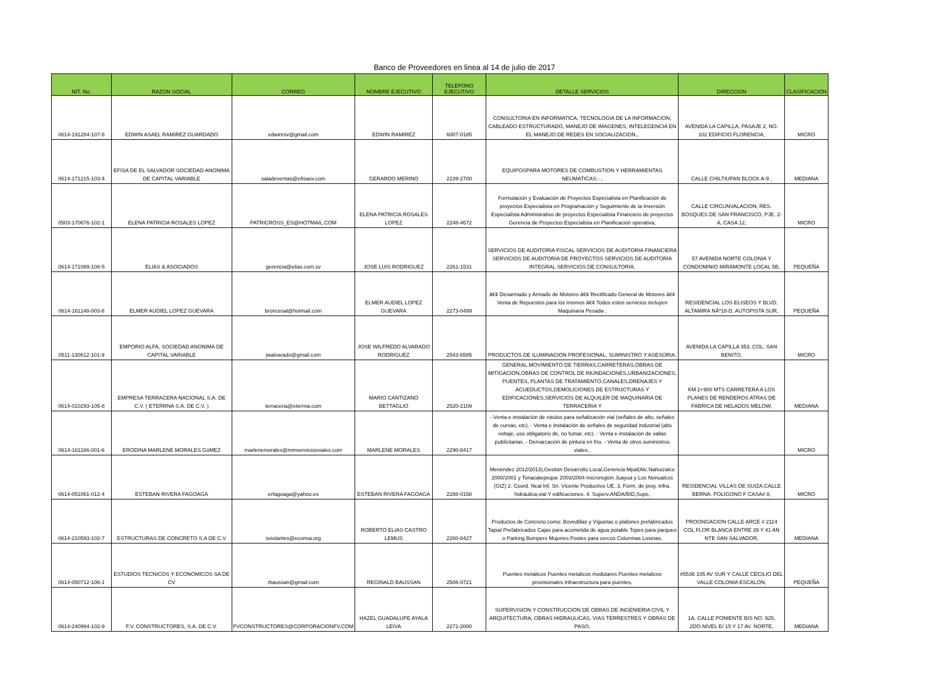Banco de Proveedores en linea al 14 de julio de 2017
| NIT. No. | RAZON SOCIAL | CORREO | NOMBRE EJECUTIVO | TELEFONO EJECUTIVO | DETALLE SERVICIOS | DIRECCION | CLASIFICACION |
| --- | --- | --- | --- | --- | --- | --- | --- |
| 0614-191284-107-8 | EDWIN ASAEL RAMIREZ GUARDADO | edwinrsv@gmail.com | EDWIN RAMIREZ | 6007-0185 | CONSULTORIA EN INFORMATICA, TECNOLOGIA DE LA INFORMACION, CABLEADO ESTRUCTURADO, MANEJO DE IMAGENES, INTELEGENCIA EN EL MANEJO DE REDES EN SOCIALIZACION., | AVENIDA LA CAPILLA, PASAJE 2, NO. 102 EDIFICIO FLORENCIA, | MICRO |
| 0614-171215-103-4 | EFISA DE EL SALVADOR SOCIEDAD ANONIMA DE CAPITAL VARIABLE | saladeventas@efisasv.com | GERARDO MERINO | 2239-2700 | EQUIPOSPARA MOTORES DE COMBUSTION Y HERRAMIENTAS NEUMATICAS.- , | CALLE CHILTIUPAN BLOCK A-9 , | MEDIANA |
| 0503-170676-102-1 | ELENA PATRICIA ROSALES LOPEZ | PATRICROSS_ES@HOTMAIL.COM | ELENA PATRICIA ROSALES LOPEZ | 2248-4672 | Formulación y Evaluación de Proyectos Especialista en Planificación de proyectos Especialista en Programación y Seguimiento de la Inversión Especialista Administrativo de proyectos Especialista Financiero de proyectos Gerencia de Proyectos Especialista en Planificación operativa, | CALLE CIRCUNVALACION, RES. BOSQUES DE SAN FRANCISCO, PJE. 2-A, CASA 12, | MICRO |
| 0614-171089-106-5 | ELIAS & ASOCIADOS | gerencia@elias.com.sv | JOSE LUIS RODRIGUEZ | 2261-1531 | SERVICIOS DE AUDITORIA FISCAL SERVICIOS DE AUDITORIA FINANCIERA SERVICIOS DE AUDITORIA DE PROYECTOS SERVICIOS DE AUDITORIA INTEGRAL SERVICIOS DE CONSULTORIA, | 57 AVENIDA NORTE COLONIA Y CONDOMINIO MIRAMONTE LOCAL 5B, | PEQUEÑA |
| 0614-161148-003-8 | ELMER AUDIEL LOPEZ GUEVARA | broncesal@hotmail.com | ELMER AUDIEL LOPEZ GUEVARA | 2273-0499 | â€¢ Desarmado y Armado de Motores â€¢ Rectificado General de Motores â€¢ Venta de Repuestos para los mismos â€¢ Todos estos servicios incluyen Maquinaria Pesada , | RESIDENCIAL LOS ELISEOS Y BLVD. ALTAMIRA NÂº18-D, AUTOPISTA SUR, | PEQUEÑA |
| 0511-130612-101-9 | EMPORIO ALFA, SOCIEDAD ANONIMA DE CAPITAL VARIABLE | jwalvarado@gmail.com | JOSE WILFREDO ALVARADO RODRIGUEZ | 2543-6585 | PRODUCTOS DE ILUMINACION PROFESIONAL, SUMINISTRO Y ASESORIA, | AVENIDA LA CAPILLA 353, COL. SAN BENITO, | MICRO |
| 0614-010293-105-8 | EMPRESA TERRACERA NACIONAL S.A. DE C.V. ( ETERRNA S.A. DE C.V. ) | terraceria@eterrna.com | MARIO CANTIZANO BETTAGLIO | 2520-2109 | GENERAL.MOVIMIENTO DE TIERRAS,CARRETERAS,OBRAS DE MITIGACION,OBRAS DE CONTROL DE INUNDACIONES,URBANIZACIONES, PUENTES, PLANTAS DE TRATAMIENTO,CANALES,DRENAJES Y ACUEDUCTOS,DEMOLICIONES DE ESTRUCTURAS Y EDIFICACIONES,SERVICIOS DE ALQUILER DE MAQUINARIA DE TERRACERIA Y | KM 2+900 MTS CARRETERA A LOS PLANES DE RENDEROS ATRAS DE FABRICA DE HELADOS MELOW, | MEDIANA |
| 0614-161166-001-6 | ERODINA MARLENE MORALES GóMEZ | marlenemorales@mmserviciosviales.com | MARLENE MORALES | 2290-8417 | - Venta e instalación de rotulos para señalización vial (señales de alto, señales de curvas, etc). - Venta e instalación de señales de seguridad industrial (alto voltaje, uso obligatorio de, no fumar, etc). - Venta e instalación de vallas publicitarias. - Demarcación de pintura en frio. - Venta de otros suministros viales., | | MICRO |
| 0614-051061-012-4 | ESTEBAN RIVERA FAGOAGA | erfagoaga@yahoo.es | ESTEBAN RIVERA FAGOAGA | 2288-0158 | Menéndez 2012/2013),Gestión Desarrollo Local,Gerencia Mpal(Alc.Nahuizalco 2000/2001 y Tonacatepeque 2003/2004 microregión Juayua y Los Nonualcos (GtZ) 2. Coord. Ncal Inf. Sn. Vicente Productivo UE. 3. Form. de proy. Infra. hidráulica,vial Y edificaciones. 4. Superv.ANDA/BID,Supe, | RESIDENCIAL VILLAS DE SUIZA.CALLE BERNA. POLIGONO F CASA# 8, | MICRO |
| 0614-210593-102-7 | ESTRUCTURAS DE CONCRETO S.A DE C.V | sviolantes@econsa.org | ROBERTO ELIAS CASTRO LEMUS | 2260-8427 | Productos de Concreto como: Bovedillas y Viguetas o plafones prefabricados Tapial Prefabricados Cajas para acometida de agua potable Topes para parqueo o Parking Bumpers Mojones Postes para cercos Columnas Losetas, | PROONGACION CALLE ARCE # 2114 COL FLOR BLANCA ENTRE 39 Y 41 AN NTE SAN SALVADOR, | MEDIANA |
| 0614-050712-106-1 | ESTUDIOS TECNICOS Y ECONOMICOS SA DE CV | rbaussan@gmail.com | REGINALD BAUSSAN | 2506-0721 | Puentes metalicos Puentes metalicos modulares Puentes metalicos provisionales Infraestructura para puentes, | #5536 105 AV SUR Y CALLE CECILIO DEL VALLE COLONIA ESCALON, | PEQUEÑA |
| 0614-240994-102-9 | F.V. CONSTRUCTORES, S.A. DE C.V. | FVCONSTRUCTORES@CORPORACIONFV.COM | HAZEL GUADALUPE AYALA LEIVA | 2271-2000 | SUPERVISION Y CONSTRUCCION DE OBRAS DE INGENIERIA CIVIL Y ARQUITECTURA, OBRAS HIDRAULICAS, VIAS TERRESTRES Y OBRAS DE PASO, | 1A. CALLE PONIENTE BIS NO. 925, 2DO.NIVEL E/ 15 Y 17 AV. NORTE, | MEDIANA |